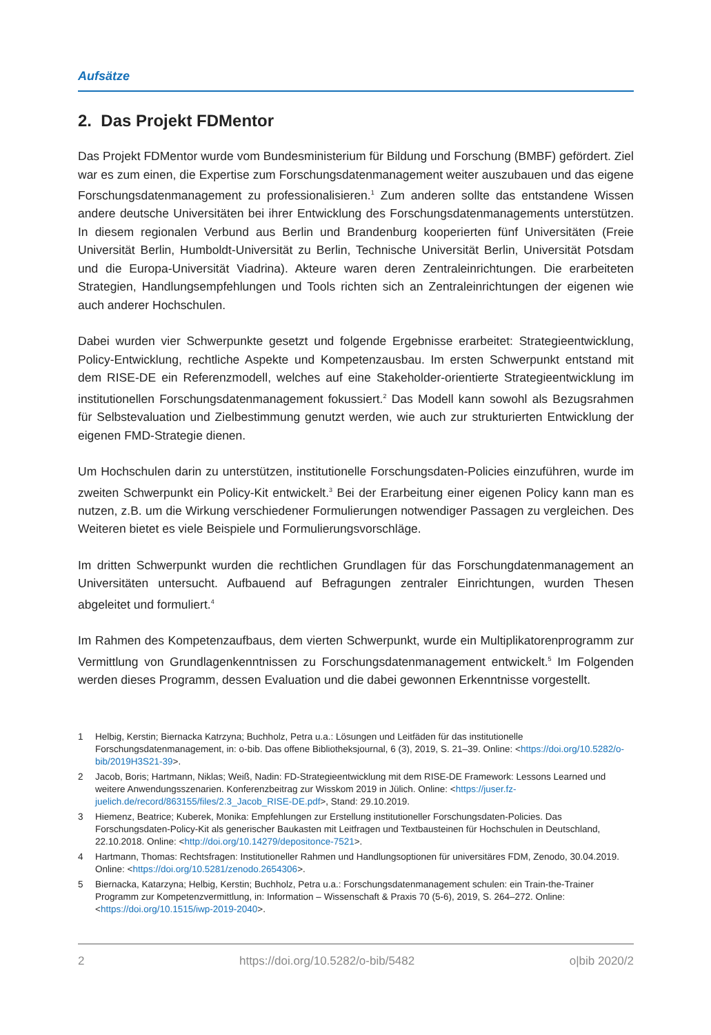Aufsätze
2. Das Projekt FDMentor
Das Projekt FDMentor wurde vom Bundesministerium für Bildung und Forschung (BMBF) gefördert. Ziel war es zum einen, die Expertise zum Forschungsdatenmanagement weiter auszubauen und das eigene Forschungsdatenmanagement zu professionalisieren.<sup>1</sup> Zum anderen sollte das entstandene Wissen andere deutsche Universitäten bei ihrer Entwicklung des Forschungsdatenmanagements unterstützen. In diesem regionalen Verbund aus Berlin und Brandenburg kooperierten fünf Universitäten (Freie Universität Berlin, Humboldt-Universität zu Berlin, Technische Universität Berlin, Universität Potsdam und die Europa-Universität Viadrina). Akteure waren deren Zentraleinrichtungen. Die erarbeiteten Strategien, Handlungsempfehlungen und Tools richten sich an Zentraleinrichtungen der eigenen wie auch anderer Hochschulen.
Dabei wurden vier Schwerpunkte gesetzt und folgende Ergebnisse erarbeitet: Strategieentwicklung, Policy-Entwicklung, rechtliche Aspekte und Kompetenzausbau. Im ersten Schwerpunkt entstand mit dem RISE-DE ein Referenzmodell, welches auf eine Stakeholder-orientierte Strategieentwicklung im institutionellen Forschungsdatenmanagement fokussiert.<sup>2</sup> Das Modell kann sowohl als Bezugsrahmen für Selbstevaluation und Zielbestimmung genutzt werden, wie auch zur strukturierten Entwicklung der eigenen FMD-Strategie dienen.
Um Hochschulen darin zu unterstützen, institutionelle Forschungsdaten-Policies einzuführen, wurde im zweiten Schwerpunkt ein Policy-Kit entwickelt.<sup>3</sup> Bei der Erarbeitung einer eigenen Policy kann man es nutzen, z.B. um die Wirkung verschiedener Formulierungen notwendiger Passagen zu vergleichen. Des Weiteren bietet es viele Beispiele und Formulierungsvorschläge.
Im dritten Schwerpunkt wurden die rechtlichen Grundlagen für das Forschungdatenmanagement an Universitäten untersucht. Aufbauend auf Befragungen zentraler Einrichtungen, wurden Thesen abgeleitet und formuliert.<sup>4</sup>
Im Rahmen des Kompetenzaufbaus, dem vierten Schwerpunkt, wurde ein Multiplikatorenprogramm zur Vermittlung von Grundlagenkenntnissen zu Forschungsdatenmanagement entwickelt.<sup>5</sup> Im Folgenden werden dieses Programm, dessen Evaluation und die dabei gewonnen Erkenntnisse vorgestellt.
1 Helbig, Kerstin; Biernacka Katrzyna; Buchholz, Petra u.a.: Lösungen und Leitfäden für das institutionelle Forschungsdatenmanagement, in: o-bib. Das offene Bibliotheksjournal, 6 (3), 2019, S. 21–39. Online: <https://doi.org/10.5282/o-bib/2019H3S21-39>.
2 Jacob, Boris; Hartmann, Niklas; Weiß, Nadin: FD-Strategieentwicklung mit dem RISE-DE Framework: Lessons Learned und weitere Anwendungsszenarien. Konferenzbeitrag zur Wisskom 2019 in Jülich. Online: <https://juser.fz-juelich.de/record/863155/files/2.3_Jacob_RISE-DE.pdf>, Stand: 29.10.2019.
3 Hiemenz, Beatrice; Kuberek, Monika: Empfehlungen zur Erstellung institutioneller Forschungsdaten-Policies. Das Forschungsdaten-Policy-Kit als generischer Baukasten mit Leitfragen und Textbausteinen für Hochschulen in Deutschland, 22.10.2018. Online: <http://doi.org/10.14279/depositonce-7521>.
4 Hartmann, Thomas: Rechtsfragen: Institutioneller Rahmen und Handlungsoptionen für universitäres FDM, Zenodo, 30.04.2019. Online: <https://doi.org/10.5281/zenodo.2654306>.
5 Biernacka, Katarzyna; Helbig, Kerstin; Buchholz, Petra u.a.: Forschungsdatenmanagement schulen: ein Train-the-Trainer Programm zur Kompetenzvermittlung, in: Information – Wissenschaft & Praxis 70 (5-6), 2019, S. 264–272. Online: <https://doi.org/10.1515/iwp-2019-2040>.
2 https://doi.org/10.5282/o-bib/5482 o|bib 2020/2